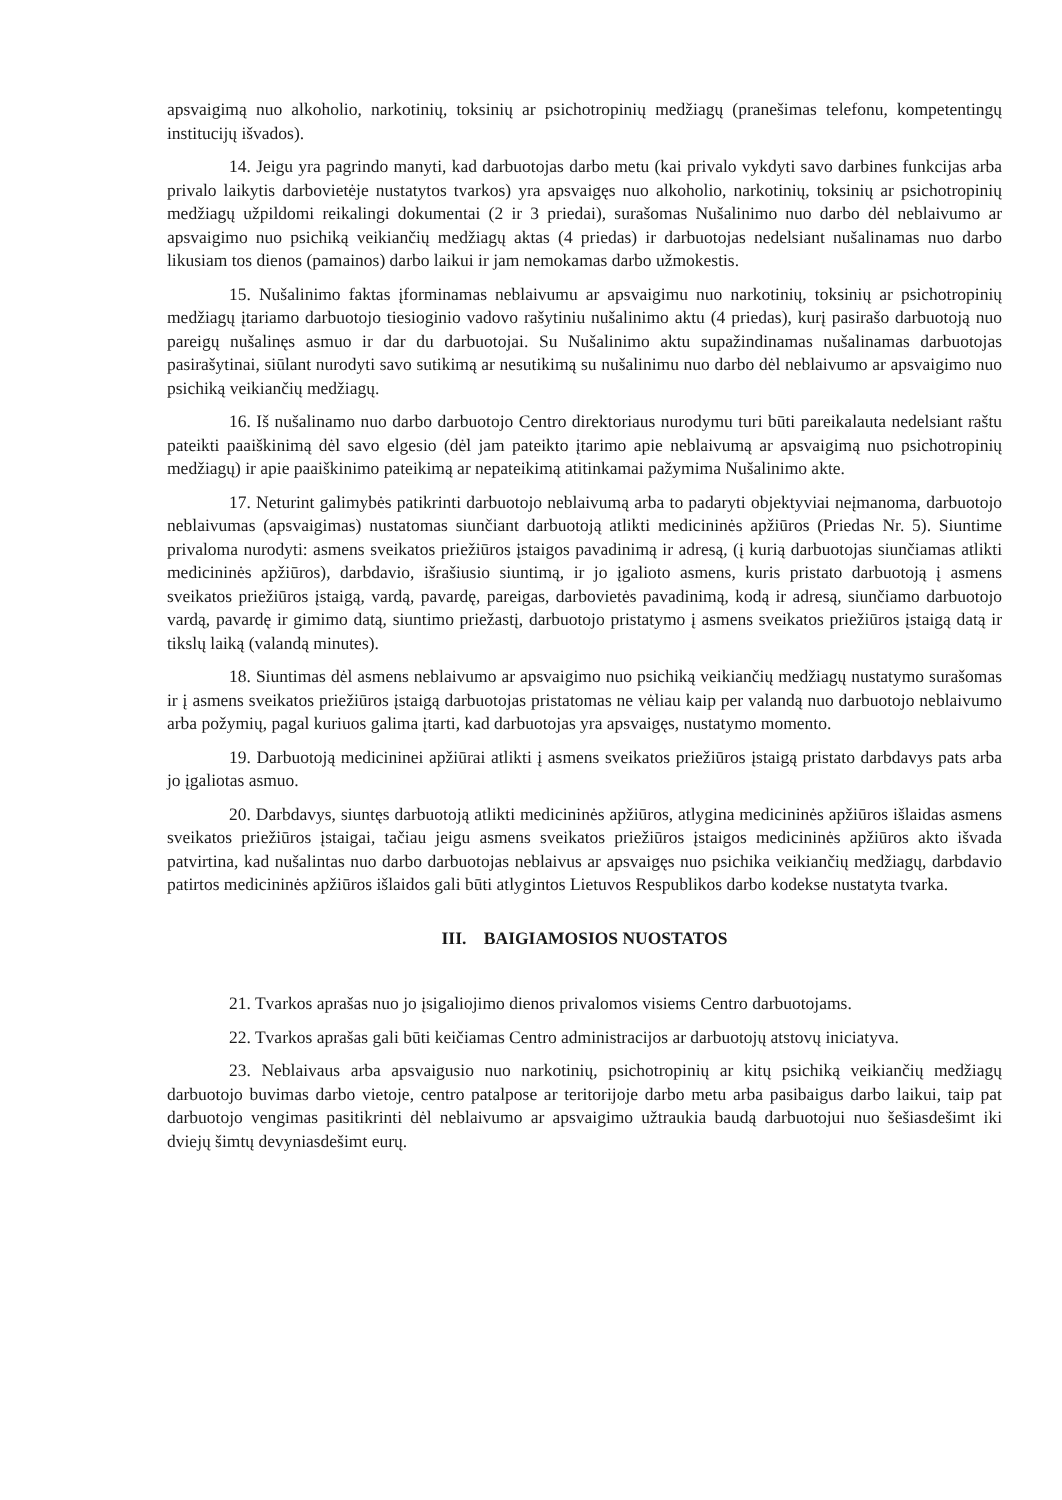apsvaigimą nuo alkoholio, narkotinių, toksinių ar psichotropinių medžiagų (pranešimas telefonu, kompetentingų institucijų išvados).
14. Jeigu yra pagrindo manyti, kad darbuotojas darbo metu (kai privalo vykdyti savo darbines funkcijas arba privalo laikytis darbovietėje nustatytos tvarkos) yra apsvaigęs nuo alkoholio, narkotinių, toksinių ar psichotropinių medžiagų užpildomi reikalingi dokumentai (2 ir 3 priedai), surašomas Nušalinimo nuo darbo dėl neblaivumo ar apsvaigimo nuo psichiką veikiančių medžiagų aktas (4 priedas) ir darbuotojas nedelsiant nušalinamas nuo darbo likusiam tos dienos (pamainos) darbo laikui ir jam nemokamas darbo užmokestis.
15. Nušalinimo faktas įforminamas neblaivumu ar apsvaigimu nuo narkotinių, toksinių ar psichotropinių medžiagų įtariamo darbuotojo tiesioginio vadovo rašytiniu nušalinimo aktu (4 priedas), kurį pasirašo darbuotoją nuo pareigų nušalinęs asmuo ir dar du darbuotojai. Su Nušalinimo aktu supažindinamas nušalinamas darbuotojas pasirašytinai, siūlant nurodyti savo sutikimą ar nesutikimą su nušalinimu nuo darbo dėl neblaivumo ar apsvaigimo nuo psichiką veikiančių medžiagų.
16. Iš nušalinamo nuo darbo darbuotojo Centro direktoriaus nurodymu turi būti pareikalauta nedelsiant raštu pateikti paaiškinimą dėl savo elgesio (dėl jam pateikto įtarimo apie neblaivumą ar apsvaigimą nuo psichotropinių medžiagų) ir apie paaiškinimo pateikimą ar nepateikimą atitinkamai pažymima Nušalinimo akte.
17. Neturint galimybės patikrinti darbuotojo neblaivumą arba to padaryti objektyviai neįmanoma, darbuotojo neblaivumas (apsvaigimas) nustatomas siunčiant darbuotoją atlikti medicininės apžiūros (Priedas Nr. 5). Siuntime privaloma nurodyti: asmens sveikatos priežiūros įstaigos pavadinimą ir adresą, (į kurią darbuotojas siunčiamas atlikti medicininės apžiūros), darbdavio, išrašiusio siuntimą, ir jo įgalioto asmens, kuris pristato darbuotoją į asmens sveikatos priežiūros įstaigą, vardą, pavardę, pareigas, darbovietės pavadinimą, kodą ir adresą, siunčiamo darbuotojo vardą, pavardę ir gimimo datą, siuntimo priežastį, darbuotojo pristatymo į asmens sveikatos priežiūros įstaigą datą ir tikslų laiką (valandą minutes).
18. Siuntimas dėl asmens neblaivumo ar apsvaigimo nuo psichiką veikiančių medžiagų nustatymo surašomas ir į asmens sveikatos priežiūros įstaigą darbuotojas pristatomas ne vėliau kaip per valandą nuo darbuotojo neblaivumo arba požymių, pagal kuriuos galima įtarti, kad darbuotojas yra apsvaigęs, nustatymo momento.
19. Darbuotoją medicininei apžiūrai atlikti į asmens sveikatos priežiūros įstaigą pristato darbdavys pats arba jo įgaliotas asmuo.
20. Darbdavys, siuntęs darbuotoją atlikti medicininės apžiūros, atlygina medicininės apžiūros išlaidas asmens sveikatos priežiūros įstaigai, tačiau jeigu asmens sveikatos priežiūros įstaigos medicininės apžiūros akto išvada patvirtina, kad nušalintas nuo darbo darbuotojas neblaivus ar apsvaigęs nuo psichika veikiančių medžiagų, darbdavio patirtos medicininės apžiūros išlaidos gali būti atlygintos Lietuvos Respublikos darbo kodekse nustatyta tvarka.
III. BAIGIAMOSIOS NUOSTATOS
21. Tvarkos aprašas nuo jo įsigaliojimo dienos privalomos visiems Centro darbuotojams.
22. Tvarkos aprašas gali būti keičiamas Centro administracijos ar darbuotojų atstovų iniciatyva.
23. Neblaivaus arba apsvaigusio nuo narkotinių, psichotropinių ar kitų psichiką veikiančių medžiagų darbuotojo buvimas darbo vietoje, centro patalpose ar teritorijoje darbo metu arba pasibaigus darbo laikui, taip pat darbuotojo vengimas pasitikrinti dėl neblaivumo ar apsvaigimo užtraukia baudą darbuotojui nuo šešiasdešimt iki dviejų šimtų devyniasdešimt eurų.